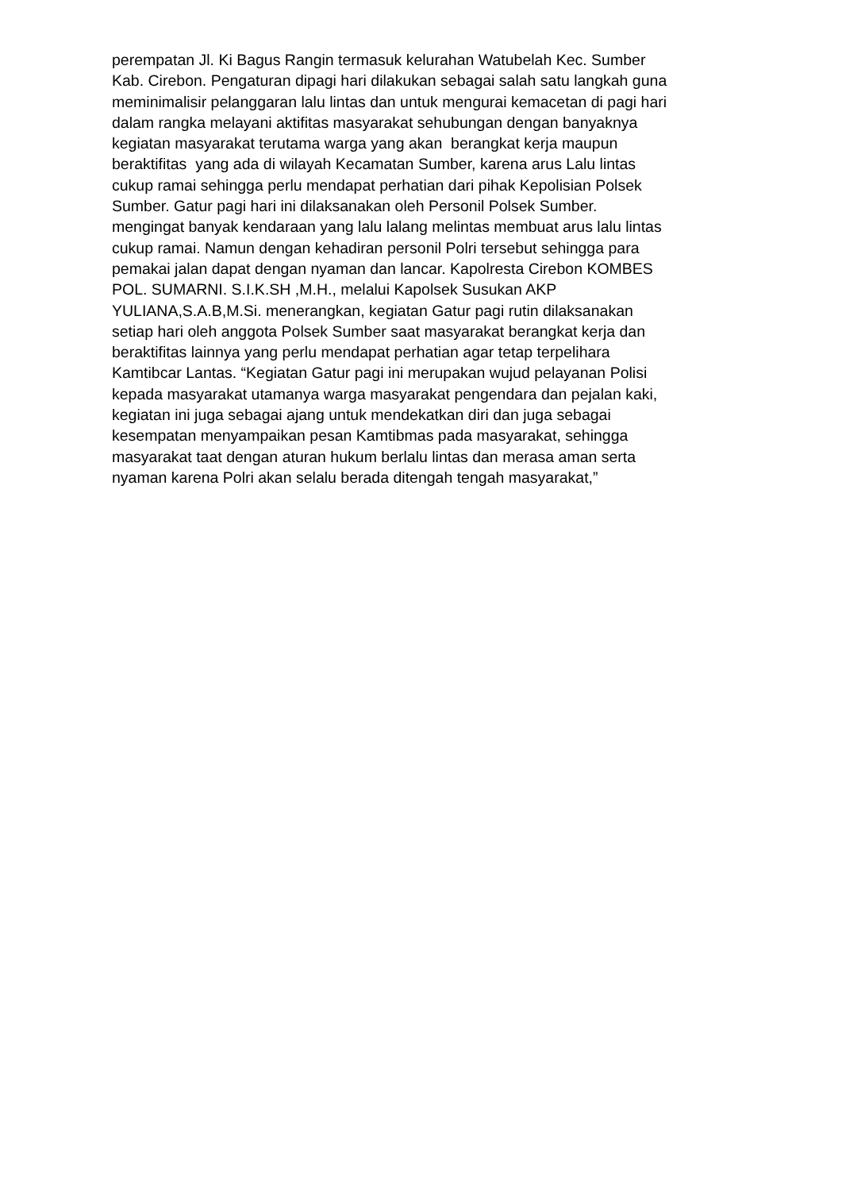perempatan Jl. Ki Bagus Rangin termasuk kelurahan Watubelah Kec. Sumber
Kab. Cirebon. Pengaturan dipagi hari dilakukan sebagai salah satu langkah guna
meminimalisir pelanggaran lalu lintas dan untuk mengurai kemacetan di pagi hari
dalam rangka melayani aktifitas masyarakat sehubungan dengan banyaknya
kegiatan masyarakat terutama warga yang akan berangkat kerja maupun
beraktifitas yang ada di wilayah Kecamatan Sumber, karena arus Lalu lintas
cukup ramai sehingga perlu mendapat perhatian dari pihak Kepolisian Polsek
Sumber. Gatur pagi hari ini dilaksanakan oleh Personil Polsek Sumber.
mengingat banyak kendaraan yang lalu lalang melintas membuat arus lalu lintas
cukup ramai. Namun dengan kehadiran personil Polri tersebut sehingga para
pemakai jalan dapat dengan nyaman dan lancar. Kapolresta Cirebon KOMBES
POL. SUMARNI. S.I.K.SH ,M.H., melalui Kapolsek Susukan AKP
YULIANA,S.A.B,M.Si. menerangkan, kegiatan Gatur pagi rutin dilaksanakan
setiap hari oleh anggota Polsek Sumber saat masyarakat berangkat kerja dan
beraktifitas lainnya yang perlu mendapat perhatian agar tetap terpelihara
Kamtibcar Lantas. “Kegiatan Gatur pagi ini merupakan wujud pelayanan Polisi
kepada masyarakat utamanya warga masyarakat pengendara dan pejalan kaki,
kegiatan ini juga sebagai ajang untuk mendekatkan diri dan juga sebagai
kesempatan menyampaikan pesan Kamtibmas pada masyarakat, sehingga
masyarakat taat dengan aturan hukum berlalu lintas dan merasa aman serta
nyaman karena Polri akan selalu berada ditengah tengah masyarakat,”